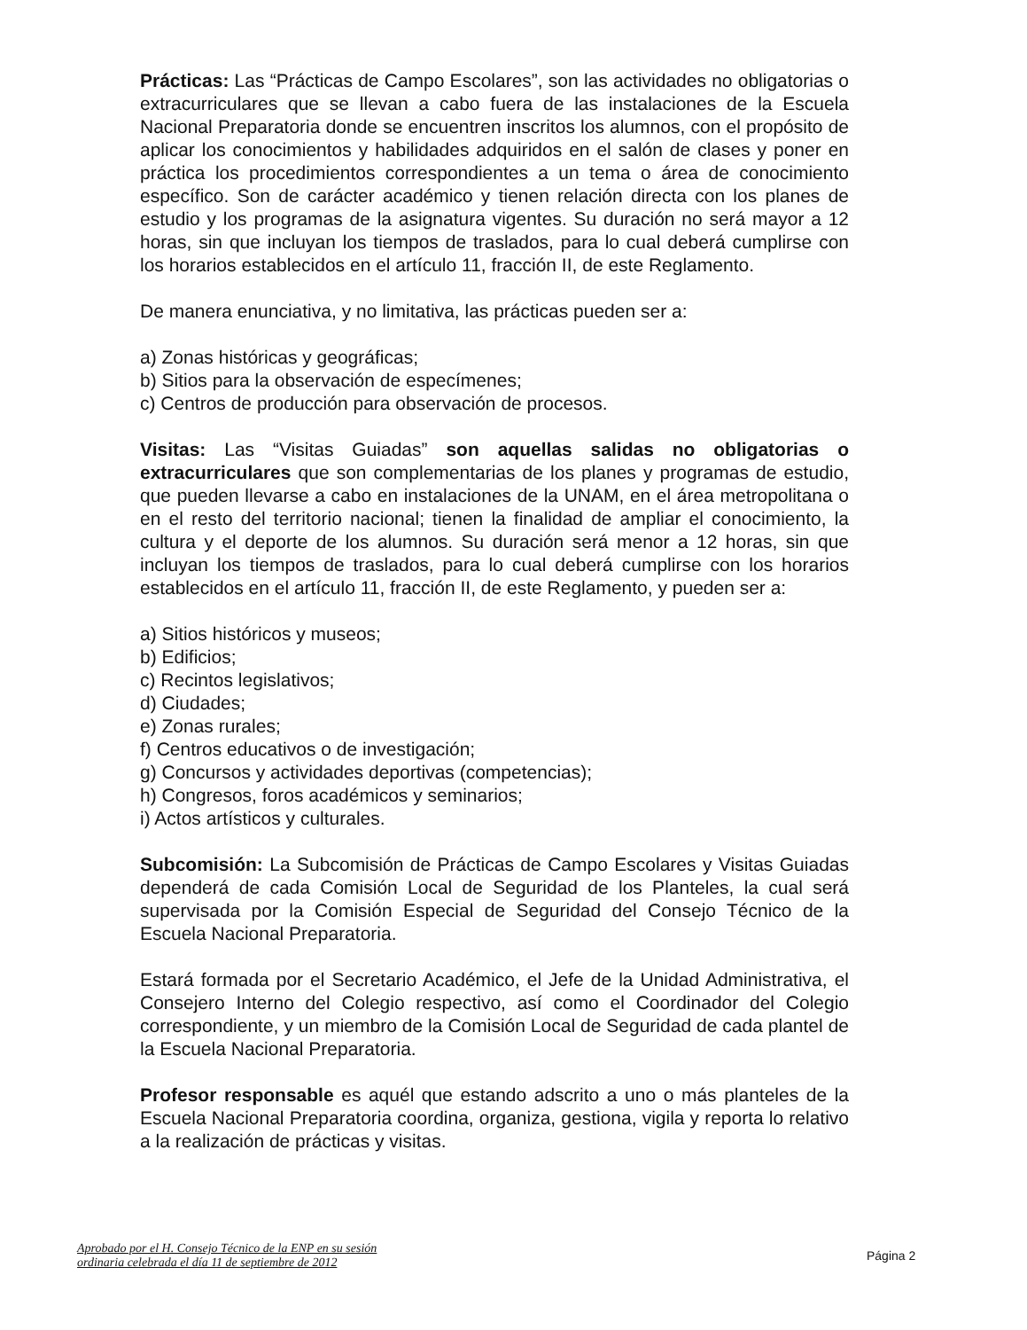Prácticas: Las “Prácticas de Campo Escolares”, son las actividades no obligatorias o extracurriculares que se llevan a cabo fuera de las instalaciones de la Escuela Nacional Preparatoria donde se encuentren inscritos los alumnos, con el propósito de aplicar los conocimientos y habilidades adquiridos en el salón de clases y poner en práctica los procedimientos correspondientes a un tema o área de conocimiento específico. Son de carácter académico y tienen relación directa con los planes de estudio y los programas de la asignatura vigentes. Su duración no será mayor a 12 horas, sin que incluyan los tiempos de traslados, para lo cual deberá cumplirse con los horarios establecidos en el artículo 11, fracción II, de este Reglamento.
De manera enunciativa, y no limitativa, las prácticas pueden ser a:
a) Zonas históricas y geográficas;
b) Sitios para la observación de especímenes;
c) Centros de producción para observación de procesos.
Visitas: Las “Visitas Guiadas” son aquellas salidas no obligatorias o extracurriculares que son complementarias de los planes y programas de estudio, que pueden llevarse a cabo en instalaciones de la UNAM, en el área metropolitana o en el resto del territorio nacional; tienen la finalidad de ampliar el conocimiento, la cultura y el deporte de los alumnos. Su duración será menor a 12 horas, sin que incluyan los tiempos de traslados, para lo cual deberá cumplirse con los horarios establecidos en el artículo 11, fracción II, de este Reglamento, y pueden ser a:
a) Sitios históricos y museos;
b) Edificios;
c) Recintos legislativos;
d) Ciudades;
e) Zonas rurales;
f) Centros educativos o de investigación;
g) Concursos y actividades deportivas (competencias);
h) Congresos, foros académicos y seminarios;
i) Actos artísticos y culturales.
Subcomisión: La Subcomisión de Prácticas de Campo Escolares y Visitas Guiadas dependerá de cada Comisión Local de Seguridad de los Planteles, la cual será supervisada por la Comisión Especial de Seguridad del Consejo Técnico de la Escuela Nacional Preparatoria.
Estará formada por el Secretario Académico, el Jefe de la Unidad Administrativa, el Consejero Interno del Colegio respectivo, así como el Coordinador del Colegio correspondiente, y un miembro de la Comisión Local de Seguridad de cada plantel de la Escuela Nacional Preparatoria.
Profesor responsable es aquél que estando adscrito a uno o más planteles de la Escuela Nacional Preparatoria coordina, organiza, gestiona, vigila y reporta lo relativo a la realización de prácticas y visitas.
Aprobado por el H. Consejo Técnico de la ENP en su sesión
ordinaria celebrada el día 11 de septiembre de 2012
Página 2